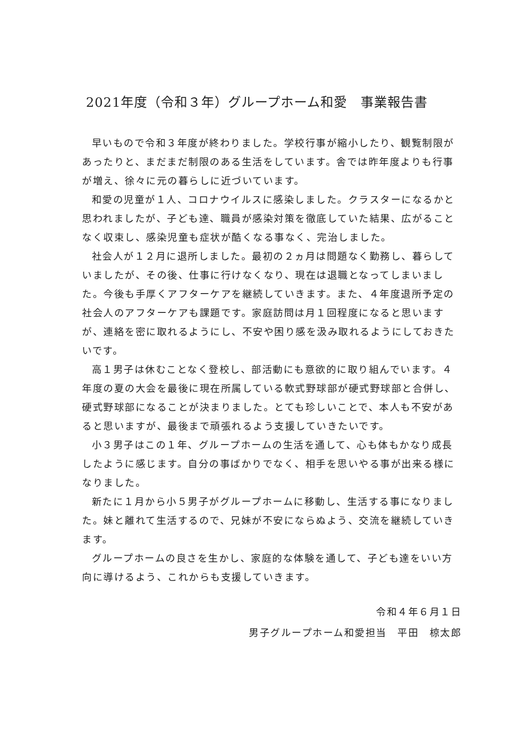2021年度（令和３年）グループホーム和愛　事業報告書
早いもので令和３年度が終わりました。学校行事が縮小したり、観覧制限があったりと、まだまだ制限のある生活をしています。舎では昨年度よりも行事が増え、徐々に元の暮らしに近づいています。
和愛の児童が１人、コロナウイルスに感染しました。クラスターになるかと思われましたが、子ども達、職員が感染対策を徹底していた結果、広がることなく収束し、感染児童も症状が酷くなる事なく、完治しました。
社会人が１２月に退所しました。最初の２ヵ月は問題なく勤務し、暮らしていましたが、その後、仕事に行けなくなり、現在は退職となってしまいました。今後も手厚くアフターケアを継続していきます。また、４年度退所予定の社会人のアフターケアも課題です。家庭訪問は月１回程度になると思いますが、連絡を密に取れるようにし、不安や困り感を汲み取れるようにしておきたいです。
高１男子は休むことなく登校し、部活動にも意欲的に取り組んでいます。４年度の夏の大会を最後に現在所属している軟式野球部が硬式野球部と合併し、硬式野球部になることが決まりました。とても珍しいことで、本人も不安があると思いますが、最後まで頑張れるよう支援していきたいです。
小３男子はこの１年、グループホームの生活を通して、心も体もかなり成長したように感じます。自分の事ばかりでなく、相手を思いやる事が出来る様になりました。
新たに１月から小５男子がグループホームに移動し、生活する事になりました。妹と離れて生活するので、兄妹が不安にならぬよう、交流を継続していきます。
グループホームの良さを生かし、家庭的な体験を通して、子ども達をいい方向に導けるよう、これからも支援していきます。
令和４年６月１日
男子グループホーム和愛担当　平田　椋太郎